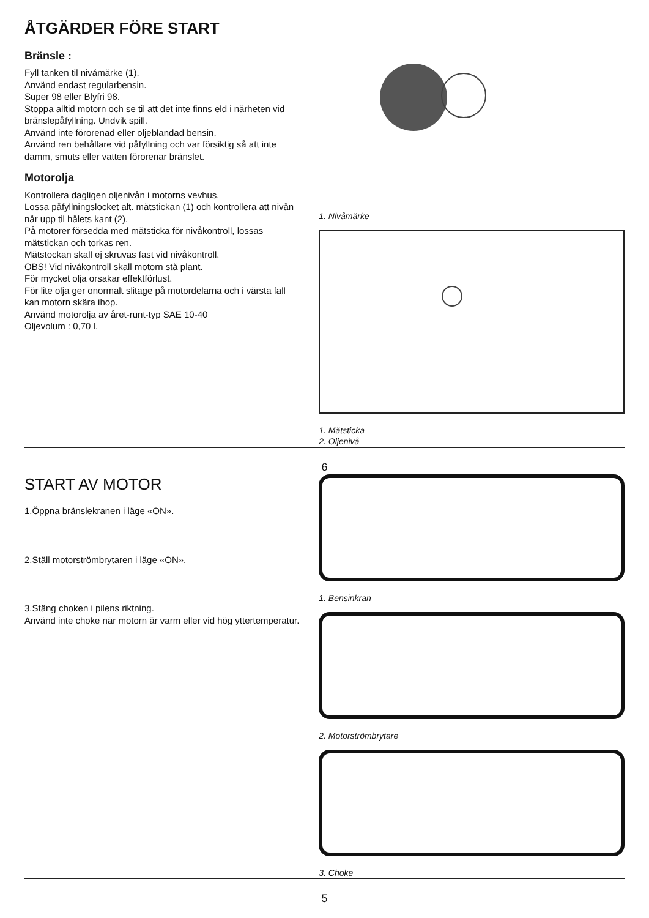ÅTGÄRDER FÖRE START
Bränsle :
Fyll tanken til nivåmärke (1).
Använd endast regularbensin.
Super 98 eller Blyfri 98.
Stoppa alltid motorn och se til att det inte finns eld i närheten vid bränslepåfyllning. Undvik spill.
Använd inte förorenad eller oljeblandad bensin.
Använd ren behållare vid påfyllning och var försiktig så att inte damm, smuts eller vatten förorenar bränslet.
Motorolja
Kontrollera dagligen oljenivån i motorns vevhus.
Lossa påfyllningslocket alt. mätstickan (1) och kontrollera att nivån når upp til hålets kant (2).
På motorer försedda med mätsticka för nivåkontroll, lossas mätstickan och torkas ren.
Mätstockan skall ej skruvas fast vid nivåkontroll.
OBS! Vid nivåkontroll skall motorn stå plant.
För mycket olja orsakar effektförlust.
För lite olja ger onormalt slitage på motordelarna och i värsta fall kan motorn skära ihop.
Använd motorolja av året-runt-typ SAE 10-40
Oljevolum : 0,70 l.
1. Nivåmärke
1. Mätsticka
2. Oljenivå
6
START AV MOTOR
1.Öppna bränslekranen i läge «ON».
2.Ställ motorströmbrytaren i läge «ON».
3.Stäng choken i pilens riktning.
Använd inte choke när motorn är varm eller vid hög yttertemperatur.
1. Bensinkran
2. Motorströmbrytare
3. Choke
5